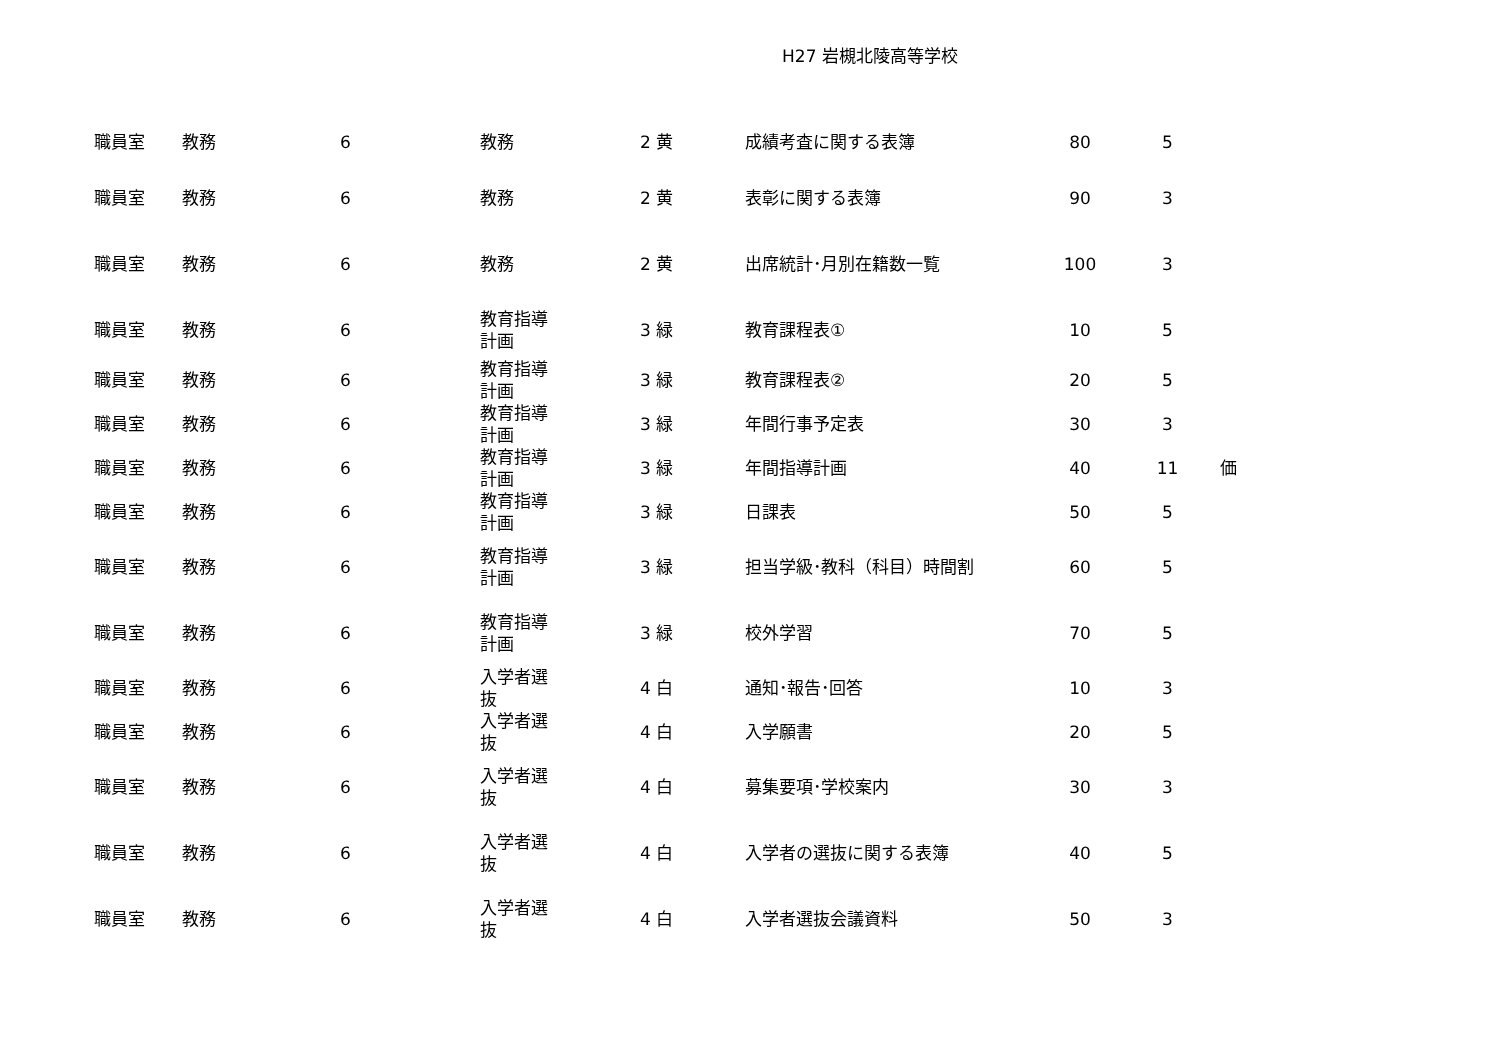H27 岩槻北陵高等学校
| 職員室 | 教務 | 6 | 教務 | 2 黄 | 成績考査に関する表簿 | 80 | 5 | |
| 職員室 | 教務 | 6 | 教務 | 2 黄 | 表彰に関する表簿 | 90 | 3 | |
| 職員室 | 教務 | 6 | 教務 | 2 黄 | 出席統計･月別在籍数一覧 | 100 | 3 | |
| 職員室 | 教務 | 6 | 教育指導 計画 | 3 緑 | 教育課程表① | 10 | 5 | |
| 職員室 | 教務 | 6 | 教育指導 計画 | 3 緑 | 教育課程表② | 20 | 5 | |
| 職員室 | 教務 | 6 | 教育指導 計画 | 3 緑 | 年間行事予定表 | 30 | 3 | |
| 職員室 | 教務 | 6 | 教育指導 計画 | 3 緑 | 年間指導計画 | 40 | 11 | 価 |
| 職員室 | 教務 | 6 | 教育指導 計画 | 3 緑 | 日課表 | 50 | 5 | |
| 職員室 | 教務 | 6 | 教育指導 計画 | 3 緑 | 担当学級･教科（科目）時間割 | 60 | 5 | |
| 職員室 | 教務 | 6 | 教育指導 計画 | 3 緑 | 校外学習 | 70 | 5 | |
| 職員室 | 教務 | 6 | 入学者選 抜 | 4 白 | 通知･報告･回答 | 10 | 3 | |
| 職員室 | 教務 | 6 | 入学者選 抜 | 4 白 | 入学願書 | 20 | 5 | |
| 職員室 | 教務 | 6 | 入学者選 抜 | 4 白 | 募集要項･学校案内 | 30 | 3 | |
| 職員室 | 教務 | 6 | 入学者選 抜 | 4 白 | 入学者の選抜に関する表簿 | 40 | 5 | |
| 職員室 | 教務 | 6 | 入学者選 抜 | 4 白 | 入学者選抜会議資料 | 50 | 3 | |